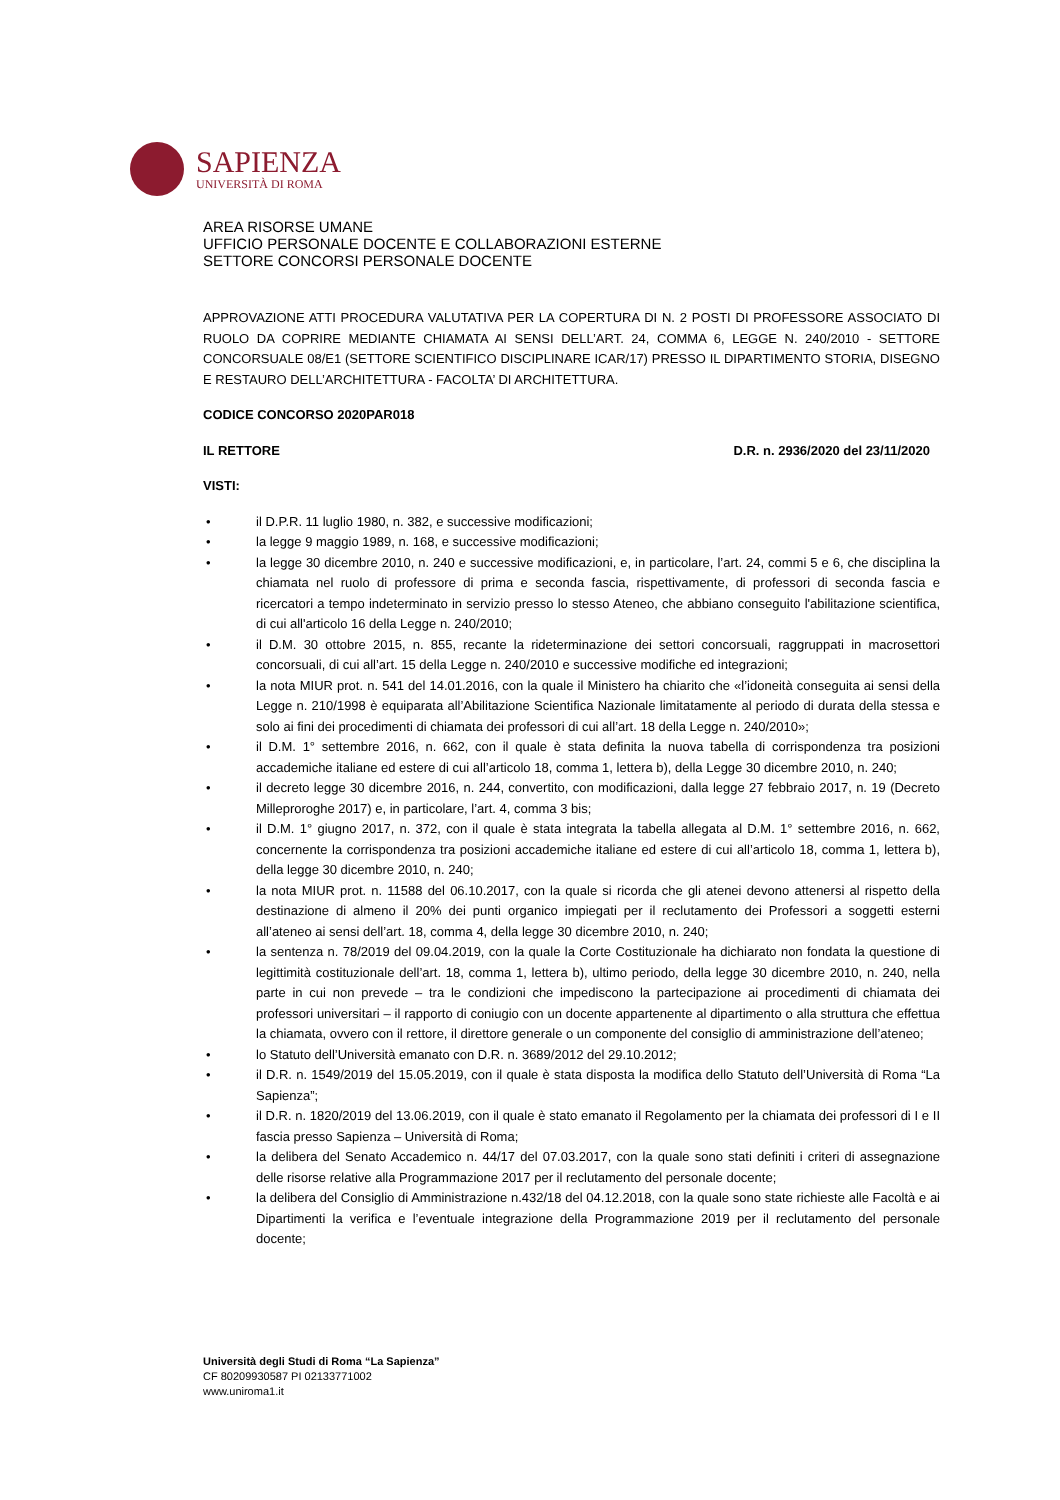SAPIENZA
UNIVERSITÀ DI ROMA
AREA RISORSE UMANE
UFFICIO PERSONALE DOCENTE E COLLABORAZIONI ESTERNE
SETTORE CONCORSI PERSONALE DOCENTE
APPROVAZIONE ATTI PROCEDURA VALUTATIVA PER LA COPERTURA DI N. 2 POSTI DI PROFESSORE ASSOCIATO DI RUOLO DA COPRIRE MEDIANTE CHIAMATA AI SENSI DELL’ART. 24, COMMA 6, LEGGE N. 240/2010 - SETTORE CONCORSUALE 08/E1 (SETTORE SCIENTIFICO DISCIPLINARE ICAR/17) PRESSO IL DIPARTIMENTO STORIA, DISEGNO E RESTAURO DELL’ARCHITETTURA - FACOLTA’ DI ARCHITETTURA.
CODICE CONCORSO 2020PAR018
IL RETTORE D.R. n. 2936/2020 del 23/11/2020
VISTI:
• il D.P.R. 11 luglio 1980, n. 382, e successive modificazioni;
• la legge 9 maggio 1989, n. 168, e successive modificazioni;
• la legge 30 dicembre 2010, n. 240 e successive modificazioni, e, in particolare, l’art. 24, commi 5 e 6, che disciplina la chiamata nel ruolo di professore di prima e seconda fascia, rispettivamente, di professori di seconda fascia e ricercatori a tempo indeterminato in servizio presso lo stesso Ateneo, che abbiano conseguito l'abilitazione scientifica, di cui all'articolo 16 della Legge n. 240/2010;
• il D.M. 30 ottobre 2015, n. 855, recante la rideterminazione dei settori concorsuali, raggruppati in macrosettori concorsuali, di cui all’art. 15 della Legge n. 240/2010 e successive modifiche ed integrazioni;
• la nota MIUR prot. n. 541 del 14.01.2016, con la quale il Ministero ha chiarito che «l’idoneità conseguita ai sensi della Legge n. 210/1998 è equiparata all’Abilitazione Scientifica Nazionale limitatamente al periodo di durata della stessa e solo ai fini dei procedimenti di chiamata dei professori di cui all’art. 18 della Legge n. 240/2010»;
• il D.M. 1° settembre 2016, n. 662, con il quale è stata definita la nuova tabella di corrispondenza tra posizioni accademiche italiane ed estere di cui all’articolo 18, comma 1, lettera b), della Legge 30 dicembre 2010, n. 240;
• il decreto legge 30 dicembre 2016, n. 244, convertito, con modificazioni, dalla legge 27 febbraio 2017, n. 19 (Decreto Milleproroghe 2017) e, in particolare, l’art. 4, comma 3 bis;
• il D.M. 1° giugno 2017, n. 372, con il quale è stata integrata la tabella allegata al D.M. 1° settembre 2016, n. 662, concernente la corrispondenza tra posizioni accademiche italiane ed estere di cui all’articolo 18, comma 1, lettera b), della legge 30 dicembre 2010, n. 240;
• la nota MIUR prot. n. 11588 del 06.10.2017, con la quale si ricorda che gli atenei devono attenersi al rispetto della destinazione di almeno il 20% dei punti organico impiegati per il reclutamento dei Professori a soggetti esterni all’ateneo ai sensi dell’art. 18, comma 4, della legge 30 dicembre 2010, n. 240;
• la sentenza n. 78/2019 del 09.04.2019, con la quale la Corte Costituzionale ha dichiarato non fondata la questione di legittimità costituzionale dell’art. 18, comma 1, lettera b), ultimo periodo, della legge 30 dicembre 2010, n. 240, nella parte in cui non prevede – tra le condizioni che impediscono la partecipazione ai procedimenti di chiamata dei professori universitari – il rapporto di coniugio con un docente appartenente al dipartimento o alla struttura che effettua la chiamata, ovvero con il rettore, il direttore generale o un componente del consiglio di amministrazione dell’ateneo;
• lo Statuto dell’Università emanato con D.R. n. 3689/2012 del 29.10.2012;
• il D.R. n. 1549/2019 del 15.05.2019, con il quale è stata disposta la modifica dello Statuto dell’Università di Roma “La Sapienza”;
• il D.R. n. 1820/2019 del 13.06.2019, con il quale è stato emanato il Regolamento per la chiamata dei professori di I e II fascia presso Sapienza – Università di Roma;
• la delibera del Senato Accademico n. 44/17 del 07.03.2017, con la quale sono stati definiti i criteri di assegnazione delle risorse relative alla Programmazione 2017 per il reclutamento del personale docente;
• la delibera del Consiglio di Amministrazione n.432/18 del 04.12.2018, con la quale sono state richieste alle Facoltà e ai Dipartimenti la verifica e l’eventuale integrazione della Programmazione 2019 per il reclutamento del personale docente;
Università degli Studi di Roma “La Sapienza”
CF 80209930587 PI 02133771002
www.uniroma1.it